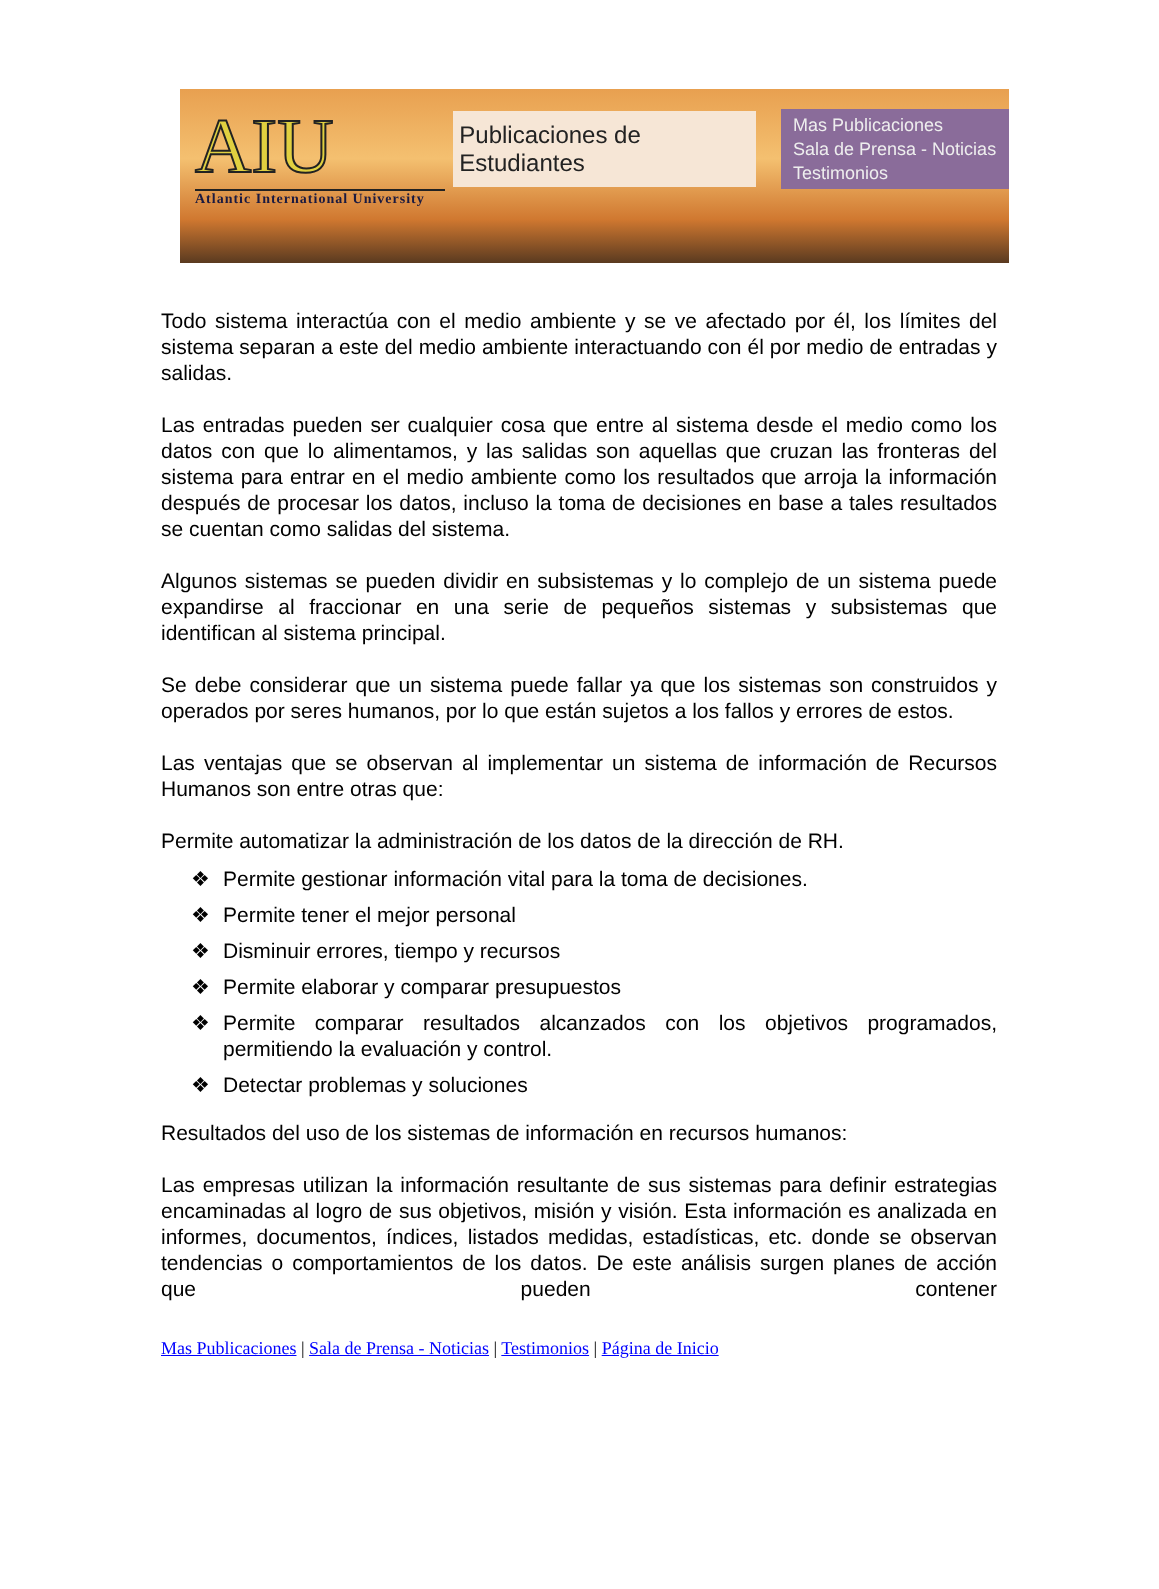AIU
Atlantic International University
Publicaciones de Estudiantes
Mas Publicaciones
Sala de Prensa - Noticias
Testimonios
Todo sistema interactúa con el medio ambiente y se ve afectado por él, los límites del sistema separan a este del medio ambiente interactuando con él por medio de entradas y salidas.
Las entradas pueden ser cualquier cosa que entre al sistema desde el medio como los datos con que lo alimentamos, y las salidas son aquellas que cruzan las fronteras del sistema para entrar en el medio ambiente como los resultados que arroja la información después de procesar los datos, incluso la toma de decisiones en base a tales resultados se cuentan como salidas del sistema.
Algunos sistemas se pueden dividir en subsistemas y lo complejo de un sistema puede expandirse al fraccionar en una serie de pequeños sistemas y subsistemas que identifican al sistema principal.
Se debe considerar que un sistema puede fallar ya que los sistemas son construidos y operados por seres humanos, por lo que están sujetos a los fallos y errores de estos.
Las ventajas que se observan al implementar un sistema de información de Recursos Humanos son entre otras que:
Permite automatizar la administración de los datos de la dirección de RH.
❖ Permite gestionar información vital para la toma de decisiones.
❖ Permite tener el mejor personal
❖ Disminuir errores, tiempo y recursos
❖ Permite elaborar y comparar presupuestos
❖ Permite comparar resultados alcanzados con los objetivos programados, permitiendo la evaluación y control.
❖ Detectar problemas y soluciones
Resultados del uso de los sistemas de información en recursos humanos:
Las empresas utilizan la información resultante de sus sistemas para definir estrategias encaminadas al logro de sus objetivos, misión y visión. Esta información es analizada en informes, documentos, índices, listados medidas, estadísticas, etc. donde se observan tendencias o comportamientos de los datos. De este análisis surgen planes de acción que pueden contener
Mas Publicaciones | Sala de Prensa - Noticias | Testimonios | Página de Inicio